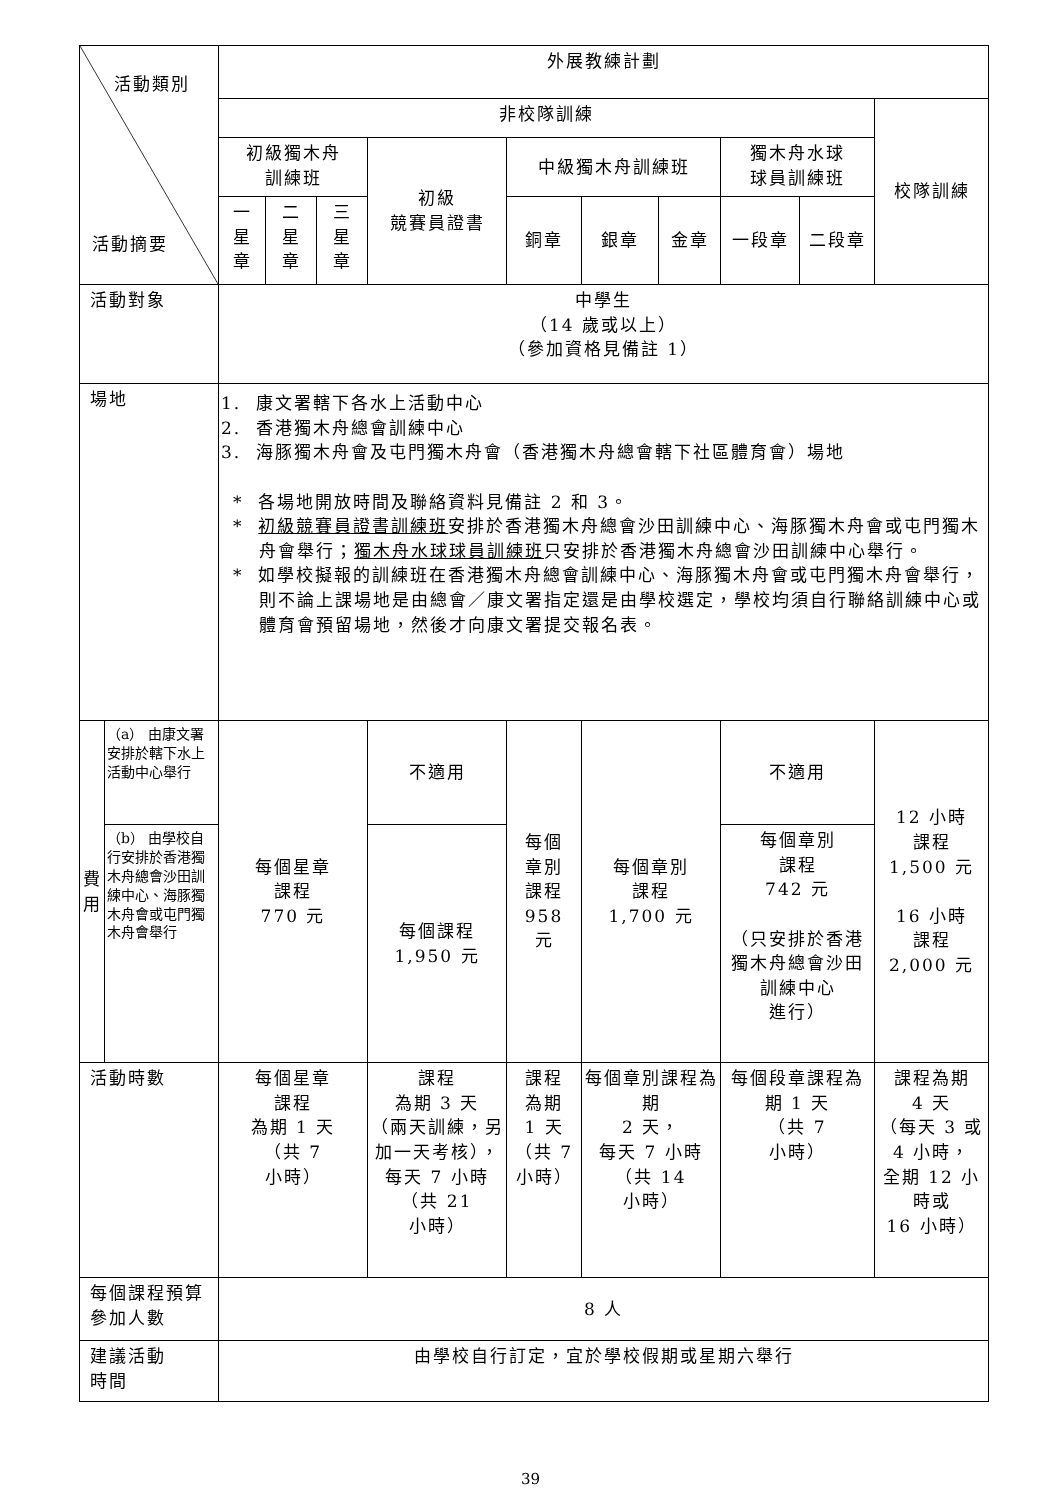| 活動類別 活動摘要 | | 外展教練計劃 | | | | | | | | | |
| | | 非校隊訓練 | | | | | | | | | 校隊訓練 |
| | | 初級獨木舟 訓練班 | | | 初級 競賽員證書 | 中級獨木舟訓練班 | | | 獨木舟水球 球員訓練班 | | |
| | | 一 星 章 | 二 星 章 | 三 星 章 | | 銅章 | 銀章 | 金章 | 一段章 | 二段章 | |
| 活動對象 | | 中學生 （14 歲或以上） （參加資格見備註 1） | | | | | | | | | |
| 場地 | | 1. 康文署轄下各水上活動中心 2. 香港獨木舟總會訓練中心 3. 海豚獨木舟會及屯門獨木舟會（香港獨木舟總會轄下社區體育會）場地 * 各場地開放時間及聯絡資料見備註 2 和 3。 * 初級競賽員證書訓練班 安排於香港獨木舟總會沙田訓練中心、海豚獨木舟會或屯門獨木舟會舉行； 獨木舟水球球員訓練班 只安排於香港獨木舟總會沙田訓練中心舉行。 * 如學校擬報的訓練班在香港獨木舟總會訓練中心、海豚獨木舟會或屯門獨木舟會舉行，則不論上課場地是由總會／康文署指定還是由學校選定，學校均須自行聯絡訓練中心或體育會預留場地，然後才向康文署提交報名表。 | | | | | | | | | |
| 費 用 | （a） 由康文署安排於轄下水上活動中心舉行 | 每個星章 課程 770 元 | | | 不適用 | 每個 章別 課程 958 元 | 每個章別 課程 1,700 元 | | 不適用 | | 12 小時 課程 1,500 元 16 小時 課程 2,000 元 |
| | （b） 由學校自行安排於香港獨木舟總會沙田訓練中心、海豚獨木舟會或屯門獨木舟會舉行 | | | | 每個課程 1,950 元 | | | | 每個章別 課程 742 元 （只安排於香港獨木舟總會沙田訓練中心 進行） | | |
| 活動時數 | | 每個星章 課程 為期 1 天 （共 7 小時） | | | 課程 為期 3 天 （兩天訓練，另加一天考核），每天 7 小時 （共 21 小時） | 課程 為期 1 天 （共 7 小時） | 每個章別課程為期 2 天， 每天 7 小時 （共 14 小時） | | 每個段章課程為期 1 天 （共 7 小時） | | 課程為期 4 天 （每天 3 或 4 小時， 全期 12 小時或 16 小時） |
| 每個課程預算參加人數 | | 8 人 | | | | | | | | | |
| 建議活動 時間 | | 由學校自行訂定，宜於學校假期或星期六舉行 | | | | | | | | | |
39